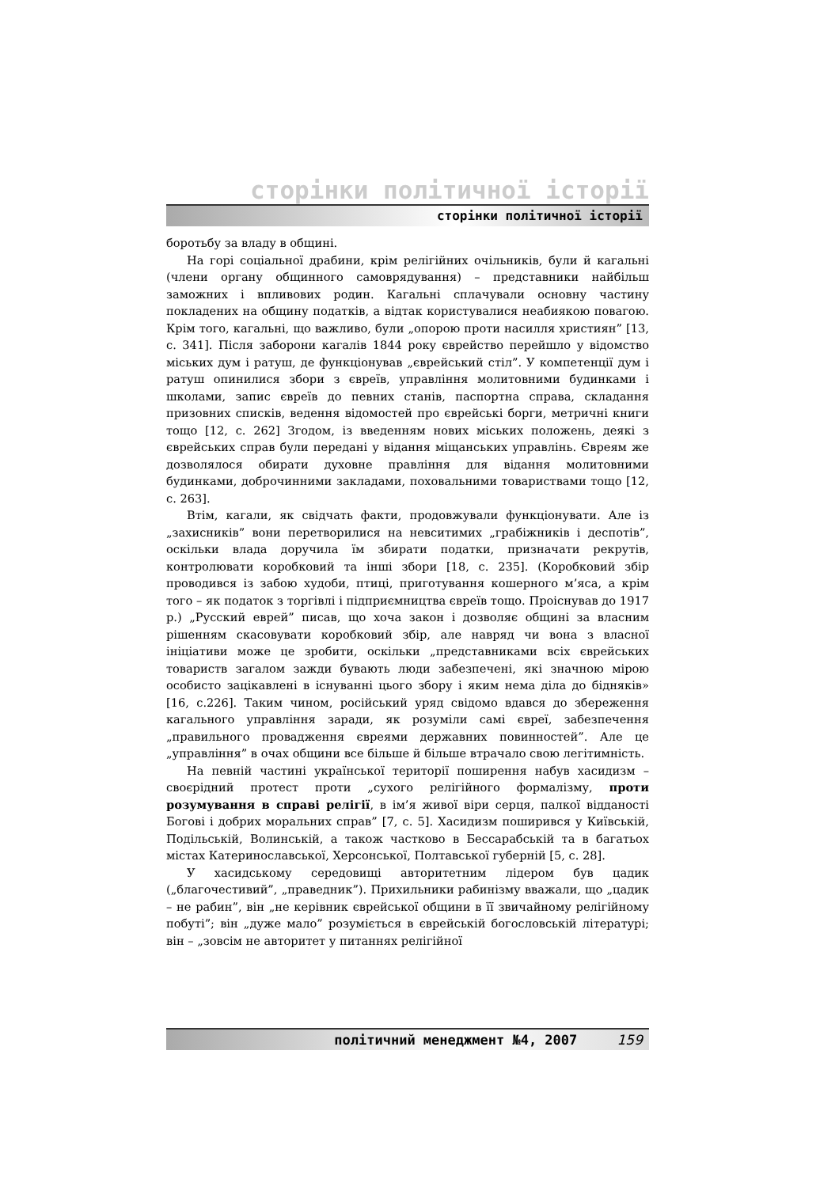сторінки політичної історії
сторінки політичної історії
боротьбу за владу в общині.
На горі соціальної драбини, крім релігійних очільників, були й кагальні (члени органу общинного самоврядування) – представники найбільш заможних і впливових родин. Кагальні сплачували основну частину покладених на общину податків, а відтак користувалися неабиякою повагою. Крім того, кагальні, що важливо, були „опорою проти насилля християн” [13, с. 341]. Після заборони кагалів 1844 року єврейство перейшло у відомство міських дум і ратуш, де функціонував „єврейський стіл”. У компетенції дум і ратуш опинилися збори з євреїв, управління молитовними будинками і школами, запис євреїв до певних станів, паспортна справа, складання призовних списків, ведення відомостей про єврейські борги, метричні книги тощо [12, с. 262] Згодом, із введенням нових міських положень, деякі з єврейських справ були передані у відання міщанських управлінь. Євреям же дозволялося обирати духовне правління для відання молитовними будинками, доброчинними закладами, поховальними товариствами тощо [12, с. 263].
Втім, кагали, як свідчать факти, продовжували функціонувати. Але із „захисників” вони перетворилися на невситимих „грабіжників і деспотів”, оскільки влада доручила їм збирати податки, призначати рекрутів, контролювати коробковий та інші збори [18, с. 235]. (Коробковий збір проводився із забою худоби, птиці, приготування кошерного м’яса, а крім того – як податок з торгівлі і підприємництва євреїв тощо. Проіснував до 1917 р.) „Русский еврей” писав, що хоча закон і дозволяє общині за власним рішенням скасовувати коробковий збір, але навряд чи вона з власної ініціативи може це зробити, оскільки „представниками всіх єврейських товариств загалом зажди бувають люди забезпечені, які значною мірою особисто зацікавлені в існуванні цього збору і яким нема діла до бідняків» [16, с.226]. Таким чином, російський уряд свідомо вдався до збереження кагального управління заради, як розуміли самі євреї, забезпечення „правильного провадження євреями державних повинностей”. Але це „управління” в очах общини все більше й більше втрачало свою легітимність.
На певній частині української території поширення набув хасидизм – своєрідний протест проти „сухого релігійного формалізму, проти розумування в справі релігії, в ім’я живої віри серця, палкої відданості Богові і добрих моральних справ” [7, с. 5]. Хасидизм поширився у Київській, Подільській, Волинській, а також частково в Бессарабській та в багатьох містах Катеринославської, Херсонської, Полтавської губерній [5, с. 28].
У хасидському середовищі авторитетним лідером був цадик („благочестивий”, „праведник”). Прихильники рабинізму вважали, що „цадик – не рабин”, він „не керівник єврейської общини в її звичайному релігійному побуті”; він „дуже мало” розуміється в єврейській богословській літературі; він – „зовсім не авторитет у питаннях релігійної
політичний менеджмент №4, 2007 159